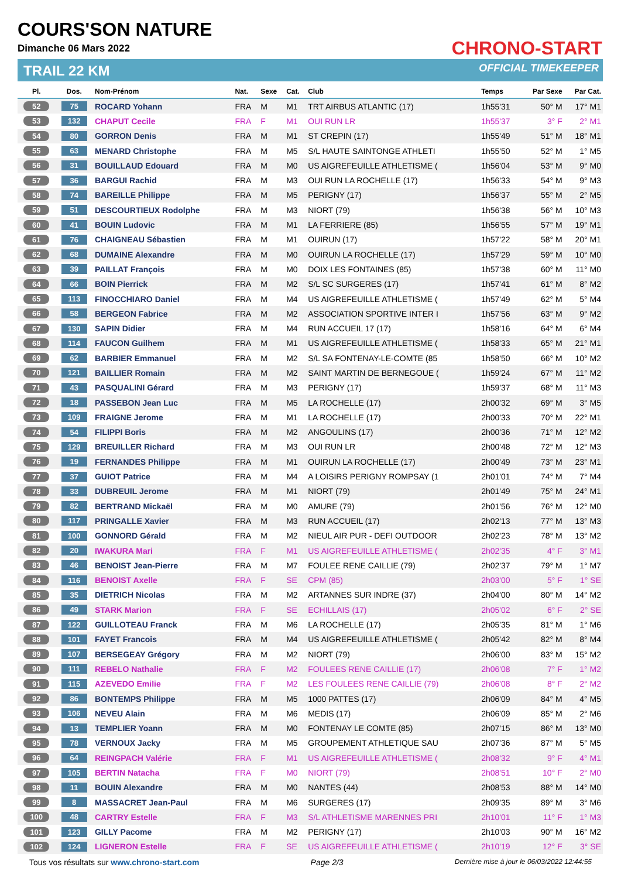COURS'SON NATURE
Dimanche 06 Mars 2022
TRAIL 22 KM
CHRONO-START
OFFICIAL TIMEKEEPER
| Pl. | Dos. | Nom-Prénom | Nat. | Sexe | Cat. | Club | Temps | Par Sexe | Par Cat. |
| --- | --- | --- | --- | --- | --- | --- | --- | --- | --- |
| 52 | 75 | ROCARD Yohann | FRA | M | M1 | TRT AIRBUS ATLANTIC (17) | 1h55'31 | 50° M | 17° M1 |
| 53 | 132 | CHAPUT Cecile | FRA | F | M1 | OUI RUN LR | 1h55'37 | 3° F | 2° M1 |
| 54 | 80 | GORRON Denis | FRA | M | M1 | ST CREPIN (17) | 1h55'49 | 51° M | 18° M1 |
| 55 | 63 | MENARD Christophe | FRA | M | M5 | S/L HAUTE SAINTONGE ATHLETI | 1h55'50 | 52° M | 1° M5 |
| 56 | 31 | BOUILLAUD Edouard | FRA | M | M0 | US AIGREFEUILLE ATHLETISME ( | 1h56'04 | 53° M | 9° M0 |
| 57 | 36 | BARGUI Rachid | FRA | M | M3 | OUI RUN LA ROCHELLE (17) | 1h56'33 | 54° M | 9° M3 |
| 58 | 74 | BAREILLE Philippe | FRA | M | M5 | PERIGNY (17) | 1h56'37 | 55° M | 2° M5 |
| 59 | 51 | DESCOURTIEUX Rodolphe | FRA | M | M3 | NIORT (79) | 1h56'38 | 56° M | 10° M3 |
| 60 | 41 | BOUIN Ludovic | FRA | M | M1 | LA FERRIERE (85) | 1h56'55 | 57° M | 19° M1 |
| 61 | 76 | CHAIGNEAU Sébastien | FRA | M | M1 | OUIRUN (17) | 1h57'22 | 58° M | 20° M1 |
| 62 | 68 | DUMAINE Alexandre | FRA | M | M0 | OUIRUN LA ROCHELLE (17) | 1h57'29 | 59° M | 10° M0 |
| 63 | 39 | PAILLAT François | FRA | M | M0 | DOIX LES FONTAINES (85) | 1h57'38 | 60° M | 11° M0 |
| 64 | 66 | BOIN Pierrick | FRA | M | M2 | S/L SC SURGERES (17) | 1h57'41 | 61° M | 8° M2 |
| 65 | 113 | FINOCCHIARO Daniel | FRA | M | M4 | US AIGREFEUILLE ATHLETISME ( | 1h57'49 | 62° M | 5° M4 |
| 66 | 58 | BERGEON Fabrice | FRA | M | M2 | ASSOCIATION SPORTIVE INTER I | 1h57'56 | 63° M | 9° M2 |
| 67 | 130 | SAPIN Didier | FRA | M | M4 | RUN ACCUEIL 17 (17) | 1h58'16 | 64° M | 6° M4 |
| 68 | 114 | FAUCON Guilhem | FRA | M | M1 | US AIGREFEUILLE ATHLETISME ( | 1h58'33 | 65° M | 21° M1 |
| 69 | 62 | BARBIER Emmanuel | FRA | M | M2 | S/L SA FONTENAY-LE-COMTE (85 | 1h58'50 | 66° M | 10° M2 |
| 70 | 121 | BAILLIER Romain | FRA | M | M2 | SAINT MARTIN DE BERNEGOUE ( | 1h59'24 | 67° M | 11° M2 |
| 71 | 43 | PASQUALINI Gérard | FRA | M | M3 | PERIGNY (17) | 1h59'37 | 68° M | 11° M3 |
| 72 | 18 | PASSEBON Jean Luc | FRA | M | M5 | LA ROCHELLE (17) | 2h00'32 | 69° M | 3° M5 |
| 73 | 109 | FRAIGNE Jerome | FRA | M | M1 | LA ROCHELLE (17) | 2h00'33 | 70° M | 22° M1 |
| 74 | 54 | FILIPPI Boris | FRA | M | M2 | ANGOULINS (17) | 2h00'36 | 71° M | 12° M2 |
| 75 | 129 | BREUILLER Richard | FRA | M | M3 | OUI RUN LR | 2h00'48 | 72° M | 12° M3 |
| 76 | 19 | FERNANDES Philippe | FRA | M | M1 | OUIRUN LA ROCHELLE (17) | 2h00'49 | 73° M | 23° M1 |
| 77 | 37 | GUIOT Patrice | FRA | M | M4 | A LOISIRS PERIGNY ROMPSAY (1 | 2h01'01 | 74° M | 7° M4 |
| 78 | 33 | DUBREUIL Jerome | FRA | M | M1 | NIORT (79) | 2h01'49 | 75° M | 24° M1 |
| 79 | 82 | BERTRAND Mickaël | FRA | M | M0 | AMURE (79) | 2h01'56 | 76° M | 12° M0 |
| 80 | 117 | PRINGALLE Xavier | FRA | M | M3 | RUN ACCUEIL (17) | 2h02'13 | 77° M | 13° M3 |
| 81 | 100 | GONNORD Gérald | FRA | M | M2 | NIEUL AIR PUR - DEFI OUTDOOR | 2h02'23 | 78° M | 13° M2 |
| 82 | 20 | IWAKURA Mari | FRA | F | M1 | US AIGREFEUILLE ATHLETISME ( | 2h02'35 | 4° F | 3° M1 |
| 83 | 46 | BENOIST Jean-Pierre | FRA | M | M7 | FOULEE RENE CAILLIE (79) | 2h02'37 | 79° M | 1° M7 |
| 84 | 116 | BENOIST Axelle | FRA | F | SE | CPM (85) | 2h03'00 | 5° F | 1° SE |
| 85 | 35 | DIETRICH Nicolas | FRA | M | M2 | ARTANNES SUR INDRE (37) | 2h04'00 | 80° M | 14° M2 |
| 86 | 49 | STARK Marion | FRA | F | SE | ECHILLAIS (17) | 2h05'02 | 6° F | 2° SE |
| 87 | 122 | GUILLOTEAU Franck | FRA | M | M6 | LA ROCHELLE (17) | 2h05'35 | 81° M | 1° M6 |
| 88 | 101 | FAYET Francois | FRA | M | M4 | US AIGREFEUILLE ATHLETISME ( | 2h05'42 | 82° M | 8° M4 |
| 89 | 107 | BERSEGEAY Grégory | FRA | M | M2 | NIORT (79) | 2h06'00 | 83° M | 15° M2 |
| 90 | 111 | REBELO Nathalie | FRA | F | M2 | FOULEES RENE CAILLIE (17) | 2h06'08 | 7° F | 1° M2 |
| 91 | 115 | AZEVEDO Emilie | FRA | F | M2 | LES FOULEES RENE CAILLIE (79) | 2h06'08 | 8° F | 2° M2 |
| 92 | 86 | BONTEMPS Philippe | FRA | M | M5 | 1000 PATTES (17) | 2h06'09 | 84° M | 4° M5 |
| 93 | 106 | NEVEU Alain | FRA | M | M6 | MEDIS (17) | 2h06'09 | 85° M | 2° M6 |
| 94 | 13 | TEMPLIER Yoann | FRA | M | M0 | FONTENAY LE COMTE (85) | 2h07'15 | 86° M | 13° M0 |
| 95 | 78 | VERNOUX Jacky | FRA | M | M5 | GROUPEMENT ATHLETIQUE SAU | 2h07'36 | 87° M | 5° M5 |
| 96 | 64 | REINGPACH Valérie | FRA | F | M1 | US AIGREFEUILLE ATHLETISME ( | 2h08'32 | 9° F | 4° M1 |
| 97 | 105 | BERTIN Natacha | FRA | F | M0 | NIORT (79) | 2h08'51 | 10° F | 2° M0 |
| 98 | 11 | BOUIN Alexandre | FRA | M | M0 | NANTES (44) | 2h08'53 | 88° M | 14° M0 |
| 99 | 8 | MASSACRET Jean-Paul | FRA | M | M6 | SURGERES (17) | 2h09'35 | 89° M | 3° M6 |
| 100 | 48 | CARTRY Estelle | FRA | F | M3 | S/L ATHLETISME MARENNES PRI | 2h10'01 | 11° F | 1° M3 |
| 101 | 123 | GILLY Pacome | FRA | M | M2 | PERIGNY (17) | 2h10'03 | 90° M | 16° M2 |
| 102 | 124 | LIGNERON Estelle | FRA | F | SE | US AIGREFEUILLE ATHLETISME ( | 2h10'19 | 12° F | 3° SE |
Tous vos résultats sur www.chrono-start.com Page 2/3 Dernière mise à jour le 06/03/2022 12:44:55